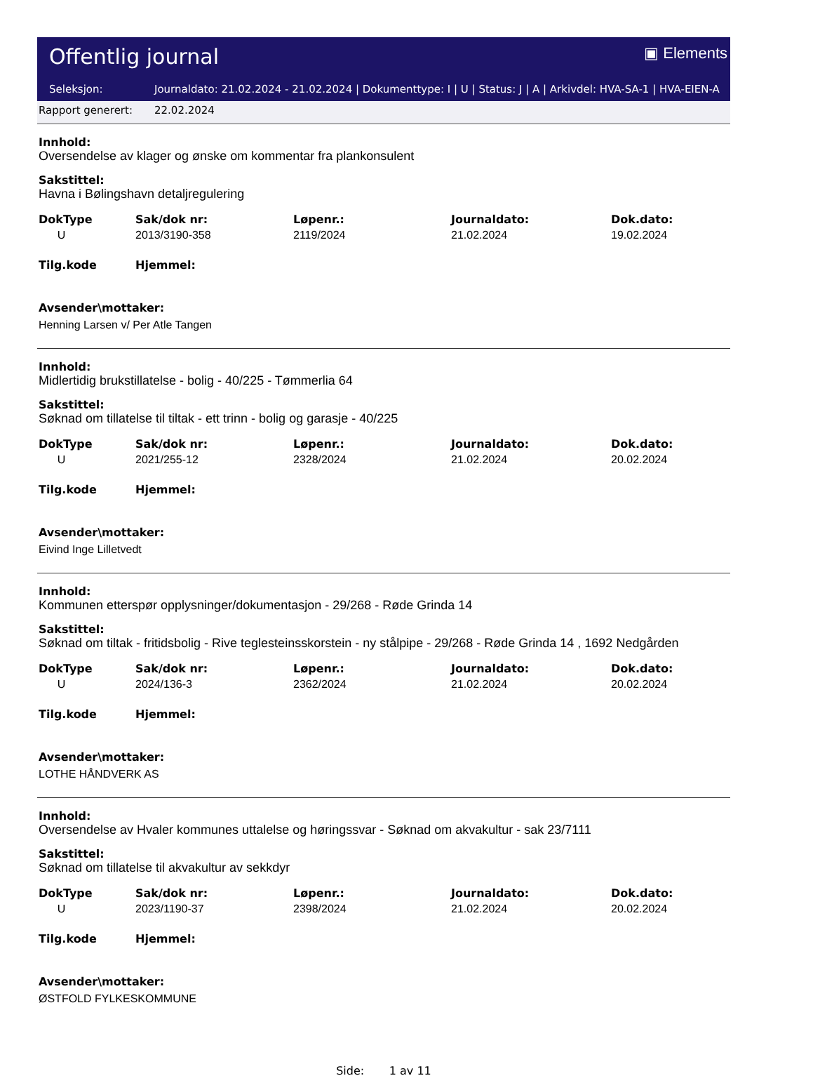Offentlig journal ▣ Elements
Seleksjon: Journaldato: 21.02.2024 - 21.02.2024 | Dokumenttype: I | U | Status: J | A | Arkivdel: HVA-SA-1 | HVA-EIEN-A
Rapport generert: 22.02.2024
Innhold:
Oversendelse av klager og ønske om kommentar fra plankonsulent
Sakstittel:
Havna i Bølingshavn detaljregulering
| DokType | Sak/dok nr: | Løpenr.: | Journaldato: | Dok.dato: |
| --- | --- | --- | --- | --- |
| U | 2013/3190-358 | 2119/2024 | 21.02.2024 | 19.02.2024 |
| Tilg.kode | Hjemmel: | | | |
Avsender\mottaker:
Henning Larsen v/ Per Atle Tangen
Innhold:
Midlertidig brukstillatelse - bolig - 40/225 - Tømmerlia 64
Sakstittel:
Søknad om tillatelse til tiltak - ett trinn - bolig og garasje - 40/225
| DokType | Sak/dok nr: | Løpenr.: | Journaldato: | Dok.dato: |
| --- | --- | --- | --- | --- |
| U | 2021/255-12 | 2328/2024 | 21.02.2024 | 20.02.2024 |
| Tilg.kode | Hjemmel: | | | |
Avsender\mottaker:
Eivind Inge Lilletvedt
Innhold:
Kommunen etterspør opplysninger/dokumentasjon - 29/268 - Røde Grinda 14
Sakstittel:
Søknad om tiltak - fritidsbolig - Rive teglesteinsskorstein - ny stålpipe - 29/268 - Røde Grinda 14 , 1692 Nedgården
| DokType | Sak/dok nr: | Løpenr.: | Journaldato: | Dok.dato: |
| --- | --- | --- | --- | --- |
| U | 2024/136-3 | 2362/2024 | 21.02.2024 | 20.02.2024 |
| Tilg.kode | Hjemmel: | | | |
Avsender\mottaker:
LOTHE HÅNDVERK AS
Innhold:
Oversendelse av Hvaler kommunes uttalelse og høringssvar - Søknad om akvakultur - sak 23/7111
Sakstittel:
Søknad om tillatelse til akvakultur av sekkdyr
| DokType | Sak/dok nr: | Løpenr.: | Journaldato: | Dok.dato: |
| --- | --- | --- | --- | --- |
| U | 2023/1190-37 | 2398/2024 | 21.02.2024 | 20.02.2024 |
| Tilg.kode | Hjemmel: | | | |
Avsender\mottaker:
ØSTFOLD FYLKESKOMMUNE
Side: 1 av 11